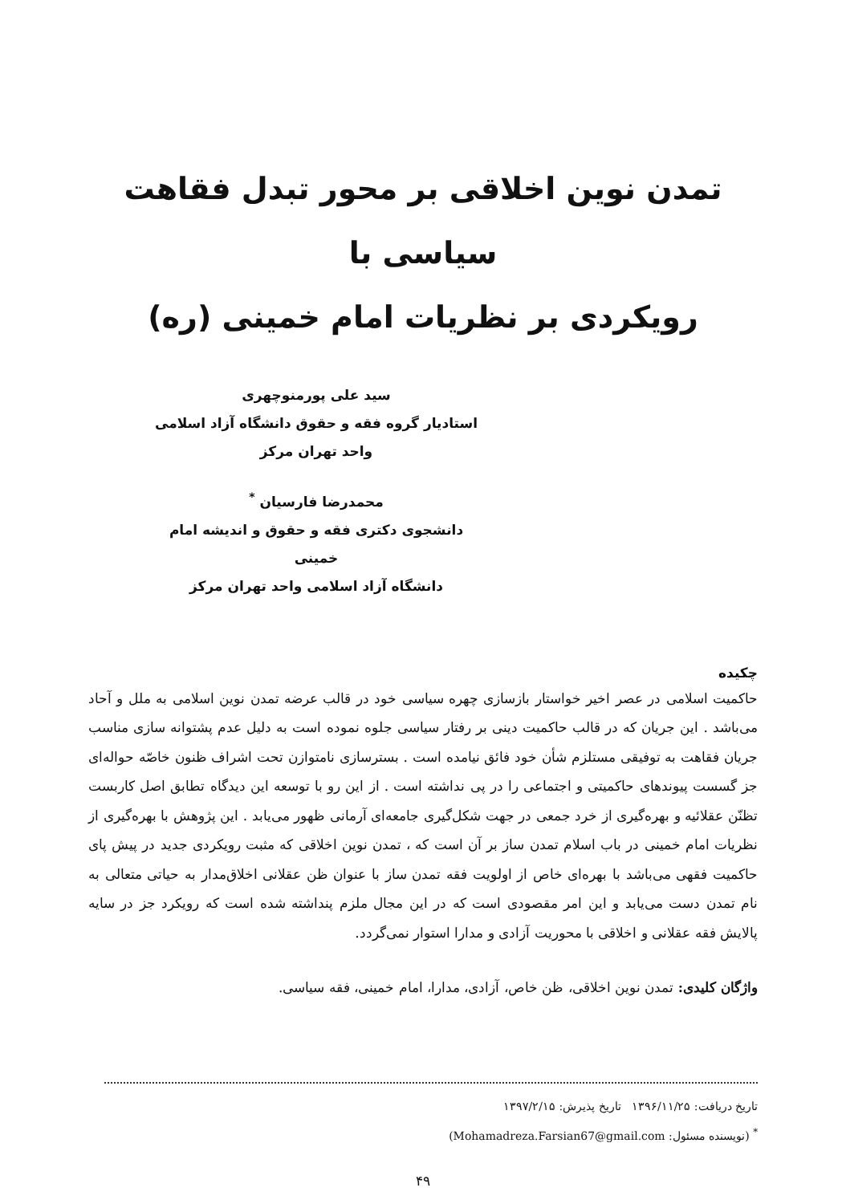تمدن نوین اخلاقی بر محور تبدل فقاهت سیاسی با
رویکردی بر نظریات امام خمینی (ره)
سید علی پورمنوچهری
استادیار گروه فقه و حقوق دانشگاه آزاد اسلامی
واحد تهران مرکز
محمدرضا فارسیان <sup>*</sup>
دانشجوی دکتری فقه و حقوق و اندیشه امام خمینی
دانشگاه آزاد اسلامی واحد تهران مرکز
چکیده
حاکمیت اسلامی در عصر اخیر خواستار بازسازی چهره سیاسی خود در قالب عرضه تمدن نوین اسلامی به ملل و آحاد می‌باشد . این جریان که در قالب حاکمیت دینی بر رفتار سیاسی جلوه نموده است به دلیل عدم پشتوانه سازی مناسب جریان فقاهت به توفیقی مستلزم شأن خود فائق نیامده است . بسترسازی نامتوازن تحت اشراف ظنون خاصّه حواله‌ای جز گسست پیوندهای حاکمیتی و اجتماعی را در پی نداشته است . از این رو با توسعه این دیدگاه تطابق اصل کاربست تظنّن عقلائیه و بهره‌گیری از خرد جمعی در جهت شکل‌گیری جامعه‌ای آرمانی ظهور می‌یابد . این پژوهش با بهره‌گیری از نظریات امام خمینی در باب اسلام تمدن ساز بر آن است که ، تمدن نوین اخلاقی که مثبت رویکردی جدید در پیش پای حاکمیت فقهی می‌باشد با بهره‌ای خاص از اولویت فقه تمدن ساز با عنوان ظن عقلانی اخلاق‌مدار به حیاتی متعالی به نام تمدن دست می‌یابد و این امر مقصودی است که در این مجال ملزم پنداشته شده است که رویکرد جز در سایه پالایش فقه عقلانی و اخلاقی با محوریت آزادی و مدارا استوار نمی‌گردد.
واژگان کلیدی: تمدن نوین اخلاقی، ظن خاص، آزادی، مدارا، امام خمینی، فقه سیاسی.
تاریخ دریافت: ۱۳۹۶/۱۱/۲۵ تاریخ پذیرش: ۱۳۹۷/۲/۱۵
<sup>*</sup> (نویسنده مسئول: Mohamadreza.Farsian67@gmail.com)
۴۹